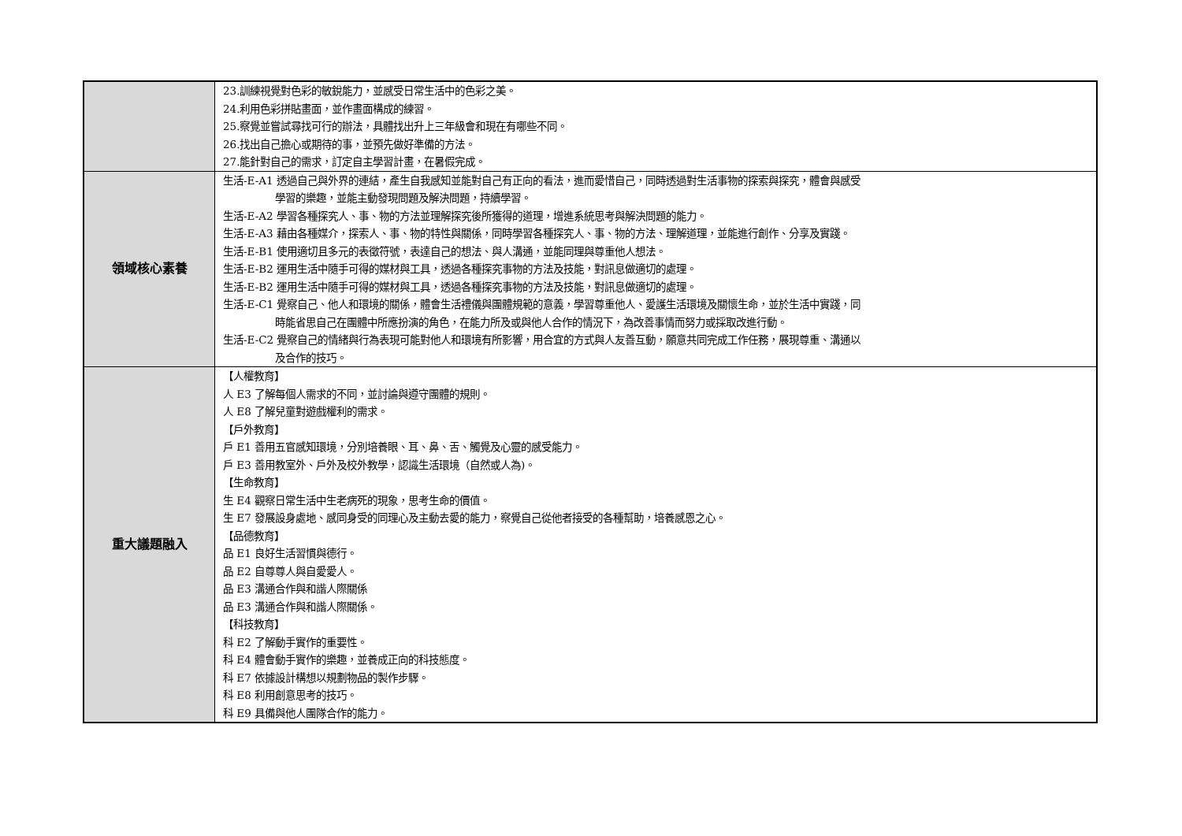| | 23.訓練視覺對色彩的敏銳能力，並感受日常生活中的色彩之美。 24.利用色彩拼貼畫面，並作畫面構成的練習。 25.察覺並嘗試尋找可行的辦法，具體找出升上三年級會和現在有哪些不同。 26.找出自己擔心或期待的事，並預先做好準備的方法。 27.能針對自己的需求，訂定自主學習計畫，在暑假完成。 |
| 領域核心素養 | 生活-E-A1 透過自己與外界的連結，產生自我感知並能對自己有正向的看法，進而愛惜自己，同時透過對生活事物的探索與探究，體會與感受 學習的樂趣，並能主動發現問題及解決問題，持續學習。 生活-E-A2 學習各種探究人、事、物的方法並理解探究後所獲得的道理，增進系統思考與解決問題的能力。 生活-E-A3 藉由各種媒介，探索人、事、物的特性與關係，同時學習各種探究人、事、物的方法、理解道理，並能進行創作、分享及實踐。 生活-E-B1 使用適切且多元的表徵符號，表達自己的想法、與人溝通，並能同理與尊重他人想法。 生活-E-B2 運用生活中隨手可得的媒材與工具，透過各種探究事物的方法及技能，對訊息做適切的處理。 生活-E-B2 運用生活中隨手可得的媒材與工具，透過各種探究事物的方法及技能，對訊息做適切的處理。 生活-E-C1 覺察自己、他人和環境的關係，體會生活禮儀與團體規範的意義，學習尊重他人、愛護生活環境及關懷生命，並於生活中實踐，同 時能省思自己在團體中所應扮演的角色，在能力所及或與他人合作的情況下，為改善事情而努力或採取改進行動。 生活-E-C2 覺察自己的情緒與行為表現可能對他人和環境有所影響，用合宜的方式與人友善互動，願意共同完成工作任務，展現尊重、溝通以 及合作的技巧。 |
| 重大議題融入 | 【人權教育】 人 E3 了解每個人需求的不同，並討論與遵守團體的規則。 人 E8 了解兒童對遊戲權利的需求。 【戶外教育】 戶 E1 善用五官感知環境，分別培養眼、耳、鼻、舌、觸覺及心靈的感受能力。 戶 E3 善用教室外、戶外及校外教學，認識生活環境（自然或人為)。 【生命教育】 生 E4 觀察日常生活中生老病死的現象，思考生命的價值。 生 E7 發展設身處地、感同身受的同理心及主動去愛的能力，察覺自己從他者接受的各種幫助，培養感恩之心。 【品德教育】 品 E1 良好生活習慣與德行。 品 E2 自尊尊人與自愛愛人。 品 E3 溝通合作與和諧人際關係 品 E3 溝通合作與和諧人際關係。 【科技教育】 科 E2 了解動手實作的重要性。 科 E4 體會動手實作的樂趣，並養成正向的科技態度。 科 E7 依據設計構想以規劃物品的製作步驟。 科 E8 利用創意思考的技巧。 科 E9 具備與他人團隊合作的能力。 |